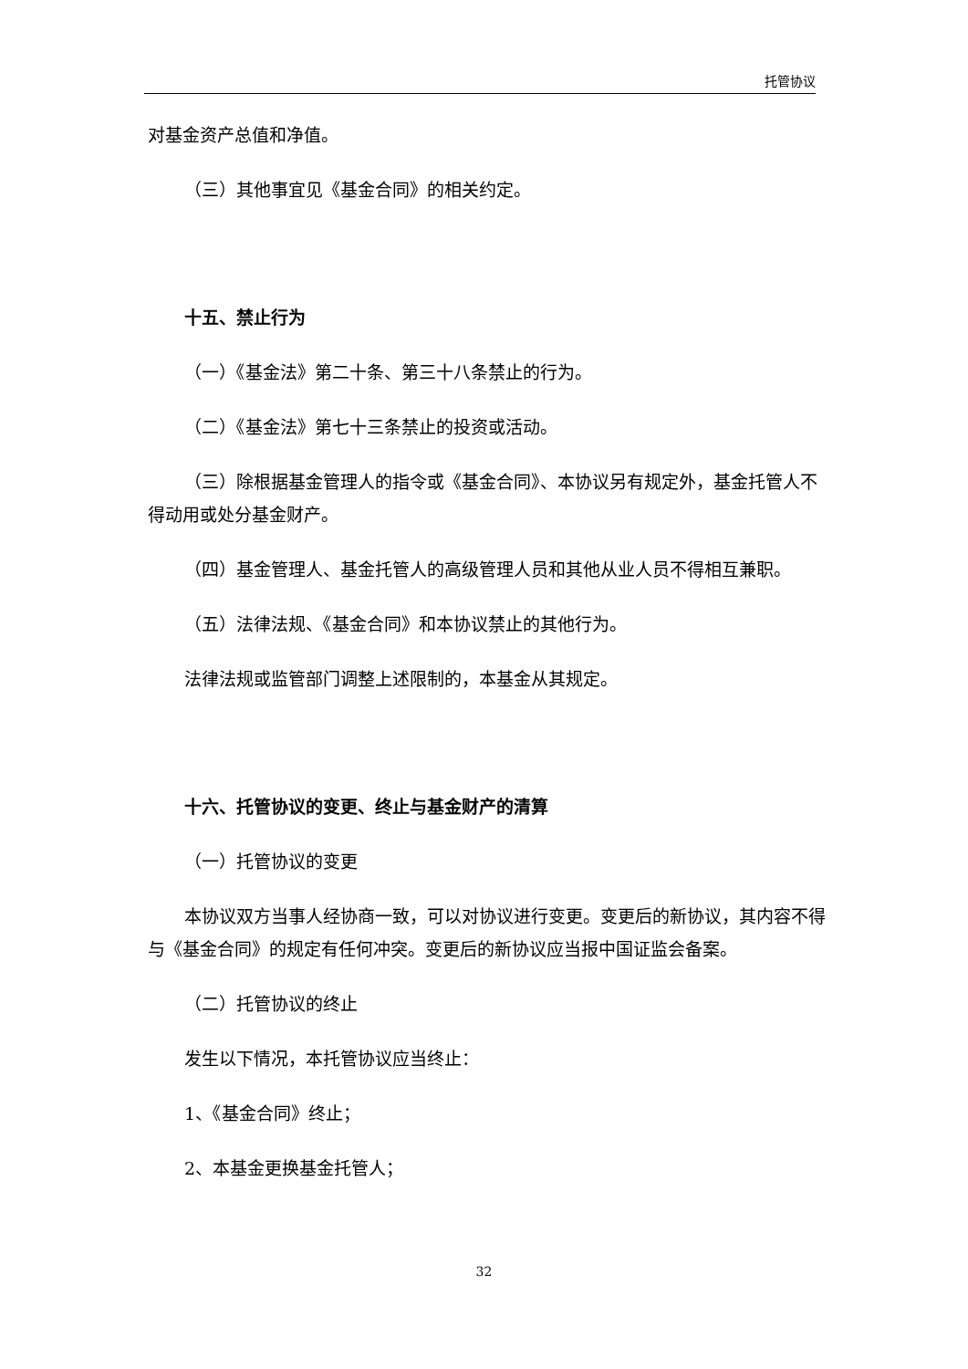托管协议
对基金资产总值和净值。
（三）其他事宜见《基金合同》的相关约定。
十五、禁止行为
（一）《基金法》第二十条、第三十八条禁止的行为。
（二）《基金法》第七十三条禁止的投资或活动。
（三）除根据基金管理人的指令或《基金合同》、本协议另有规定外，基金托管人不得动用或处分基金财产。
（四）基金管理人、基金托管人的高级管理人员和其他从业人员不得相互兼职。
（五）法律法规、《基金合同》和本协议禁止的其他行为。
法律法规或监管部门调整上述限制的，本基金从其规定。
十六、托管协议的变更、终止与基金财产的清算
（一）托管协议的变更
本协议双方当事人经协商一致，可以对协议进行变更。变更后的新协议，其内容不得与《基金合同》的规定有任何冲突。变更后的新协议应当报中国证监会备案。
（二）托管协议的终止
发生以下情况，本托管协议应当终止：
1、《基金合同》终止；
2、本基金更换基金托管人；
32